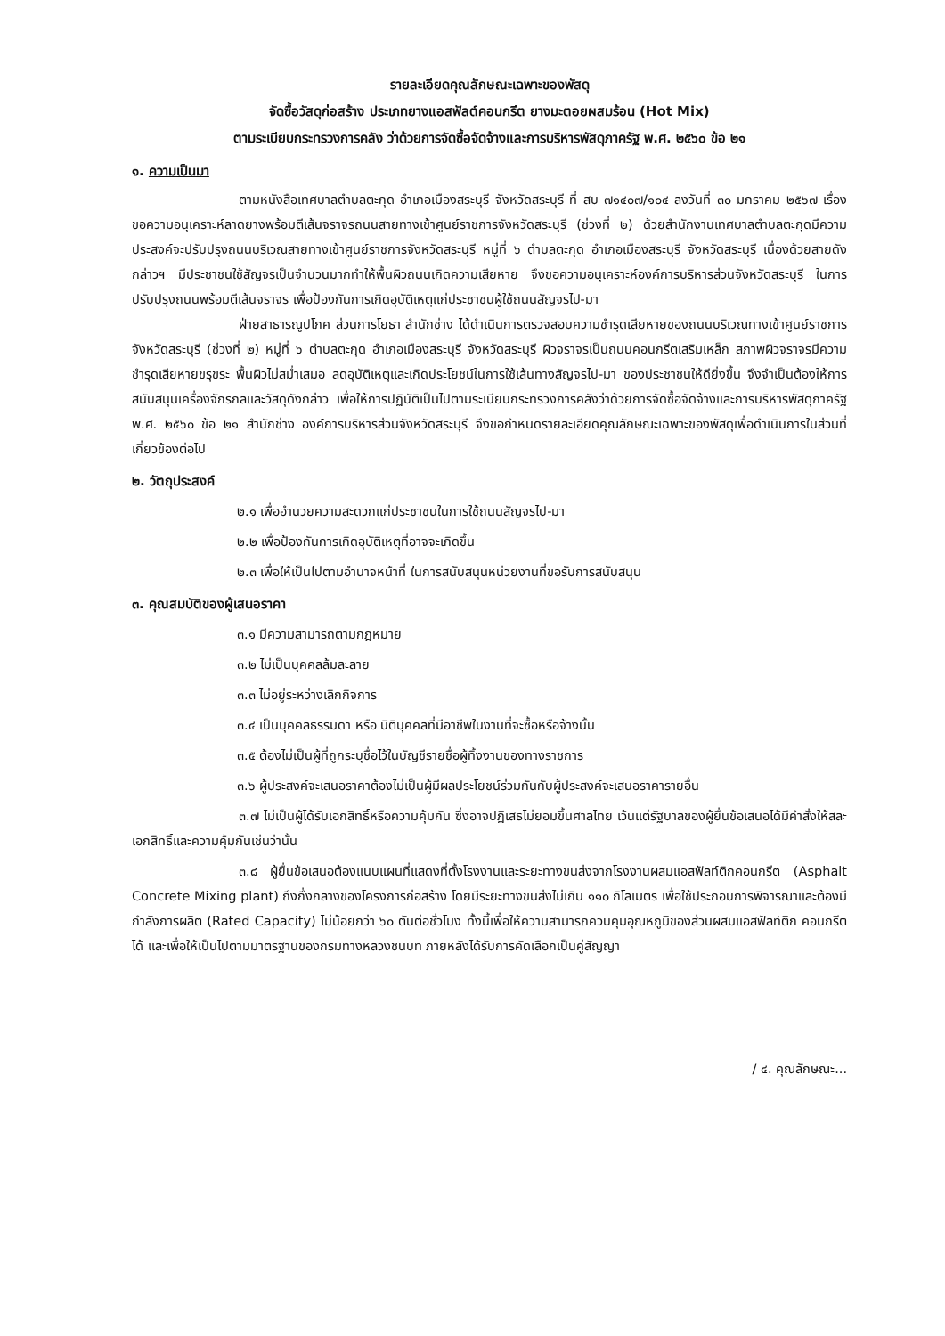รายละเอียดคุณลักษณะเฉพาะของพัสดุ
จัดซื้อวัสดุก่อสร้าง ประเภทยางแอสฟัลต์คอนกรีต ยางมะตอยผสมร้อน (Hot Mix)
ตามระเบียบกระทรวงการคลัง ว่าด้วยการจัดซื้อจัดจ้างและการบริหารพัสดุภาครัฐ พ.ศ. ๒๕๖๐ ข้อ ๒๑
๑. ความเป็นมา
ตามหนังสือเทศบาลตำบลตะกุด อำเภอเมืองสระบุรี จังหวัดสระบุรี ที่ สบ ๗๑๔๐๗/๑๐๔ ลงวันที่ ๓๐ มกราคม ๒๕๖๗ เรื่อง ขอความอนุเคราะห์ลาดยางพร้อมตีเส้นจราจรถนนสายทางเข้าศูนย์ราชการจังหวัดสระบุรี (ช่วงที่ ๒) ด้วยสำนักงานเทศบาลตำบลตะกุดมีความประสงค์จะปรับปรุงถนนบริเวณสายทางเข้าศูนย์ราชการจังหวัดสระบุรี หมู่ที่ ๖ ตำบลตะกุด อำเภอเมืองสระบุรี จังหวัดสระบุรี เนื่องด้วยสายดังกล่าวฯ มีประชาชนใช้สัญจรเป็นจำนวนมากทำให้พื้นผิวถนนเกิดความเสียหาย จึงขอความอนุเคราะห์องค์การบริหารส่วนจังหวัดสระบุรี ในการปรับปรุงถนนพร้อมตีเส้นจราจร เพื่อป้องกันการเกิดอุบัติเหตุแก่ประชาชนผู้ใช้ถนนสัญจรไป-มา
ฝ่ายสาธารณูปโภค ส่วนการโยธา สำนักช่าง ได้ดำเนินการตรวจสอบความชำรุดเสียหายของถนนบริเวณทางเข้าศูนย์ราชการจังหวัดสระบุรี (ช่วงที่ ๒) หมู่ที่ ๖ ตำบลตะกุด อำเภอเมืองสระบุรี จังหวัดสระบุรี ผิวจราจรเป็นถนนคอนกรีตเสริมเหล็ก สภาพผิวจราจรมีความชำรุดเสียหายขรุขระ พื้นผิวไม่สม่ำเสมอ ลดอุบัติเหตุและเกิดประโยชน์ในการใช้เส้นทางสัญจรไป-มา ของประชาชนให้ดียิ่งขึ้น จึงจำเป็นต้องให้การสนับสนุนเครื่องจักรกลและวัสดุดังกล่าว เพื่อให้การปฏิบัติเป็นไปตามระเบียบกระทรวงการคลังว่าด้วยการจัดซื้อจัดจ้างและการบริหารพัสดุภาครัฐ พ.ศ. ๒๕๖๐ ข้อ ๒๑ สำนักช่าง องค์การบริหารส่วนจังหวัดสระบุรี จึงขอกำหนดรายละเอียดคุณลักษณะเฉพาะของพัสดุเพื่อดำเนินการในส่วนที่เกี่ยวข้องต่อไป
๒. วัตถุประสงค์
๒.๑ เพื่ออำนวยความสะดวกแก่ประชาชนในการใช้ถนนสัญจรไป-มา
๒.๒ เพื่อป้องกันการเกิดอุบัติเหตุที่อาจจะเกิดขึ้น
๒.๓ เพื่อให้เป็นไปตามอำนาจหน้าที่ ในการสนับสนุนหน่วยงานที่ขอรับการสนับสนุน
๓. คุณสมบัติของผู้เสนอราคา
๓.๑ มีความสามารถตามกฎหมาย
๓.๒ ไม่เป็นบุคคลล้มละลาย
๓.๓ ไม่อยู่ระหว่างเลิกกิจการ
๓.๔ เป็นบุคคลธรรมดา หรือ นิติบุคคลที่มีอาชีพในงานที่จะซื้อหรือจ้างนั้น
๓.๕ ต้องไม่เป็นผู้ที่ถูกระบุชื่อไว้ในบัญชีรายชื่อผู้ทิ้งงานของทางราชการ
๓.๖ ผู้ประสงค์จะเสนอราคาต้องไม่เป็นผู้มีผลประโยชน์ร่วมกันกับผู้ประสงค์จะเสนอราคารายอื่น
๓.๗ ไม่เป็นผู้ได้รับเอกสิทธิ์หรือความคุ้มกัน ซึ่งอาจปฏิเสธไม่ยอมขึ้นศาลไทย เว้นแต่รัฐบาลของผู้ยื่นข้อเสนอได้มีคำสั่งให้สละเอกสิทธิ์และความคุ้มกันเช่นว่านั้น
๓.๘ ผู้ยื่นข้อเสนอต้องแนบแผนที่แสดงที่ตั้งโรงงานและระยะทางขนส่งจากโรงงานผสมแอสฟัลท์ติกคอนกรีต (Asphalt Concrete Mixing plant) ถึงกึ่งกลางของโครงการก่อสร้าง โดยมีระยะทางขนส่งไม่เกิน ๑๑๐ กิโลเมตร เพื่อใช้ประกอบการพิจารณาและต้องมีกำลังการผลิต (Rated Capacity) ไม่น้อยกว่า ๖๐ ตันต่อชั่วโมง ทั้งนี้เพื่อให้ความสามารถควบคุมอุณหภูมิของส่วนผสมแอสฟัลท์ติก คอนกรีตได้ และเพื่อให้เป็นไปตามมาตรฐานของกรมทางหลวงชนบท ภายหลังได้รับการคัดเลือกเป็นคู่สัญญา
/ ๔. คุณลักษณะ...